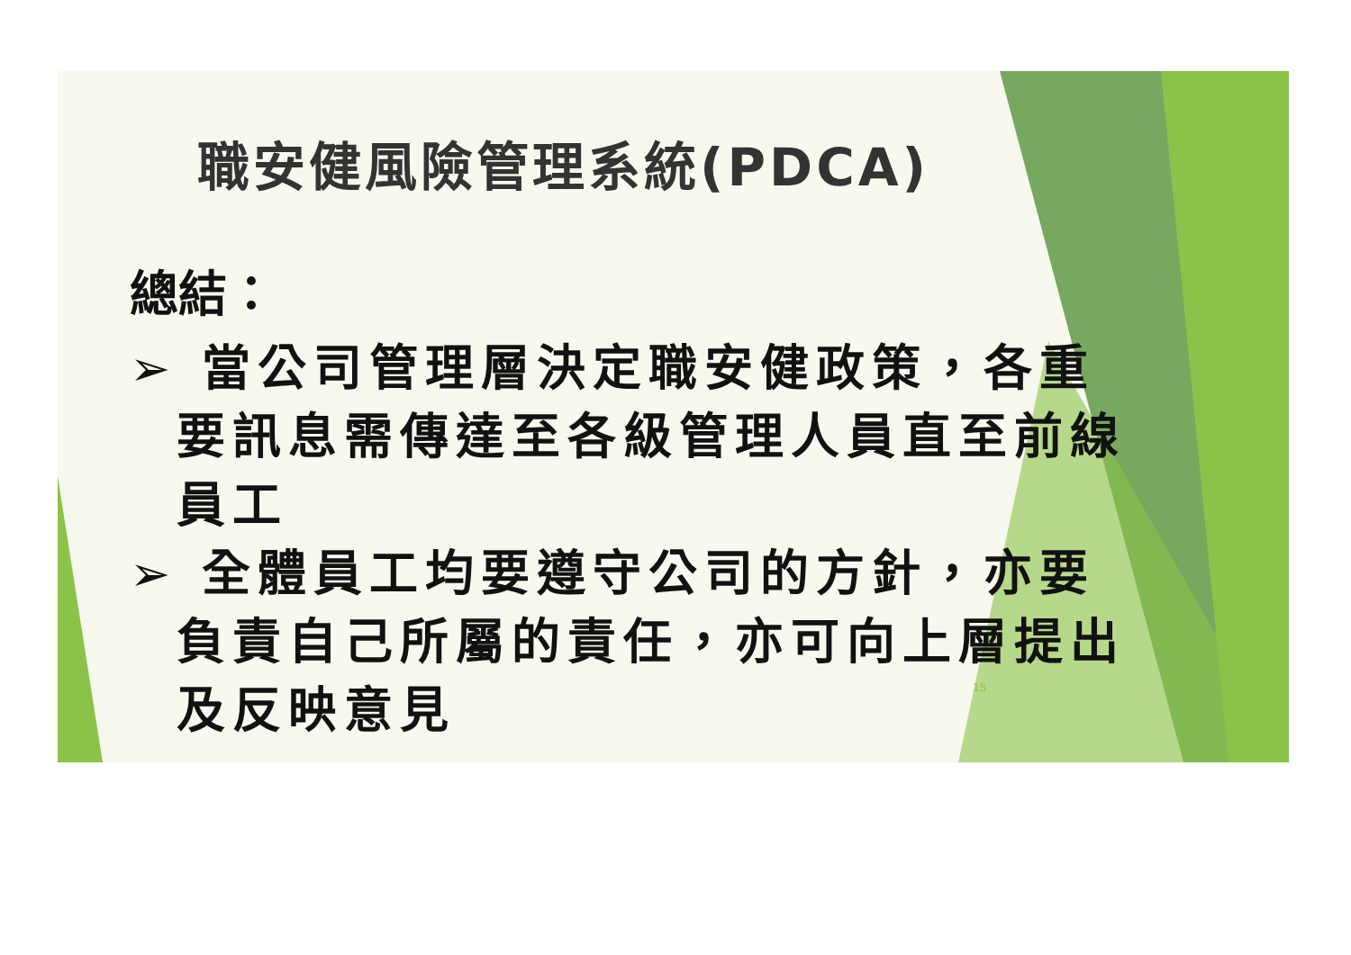職安健風險管理系統(PDCA)
總結：
➢ 當公司管理層決定職安健政策，各重要訊息需傳達至各級管理人員直至前線員工
➢ 全體員工均要遵守公司的方針，亦要負責自己所屬的責任，亦可向上層提出及反映意見
15